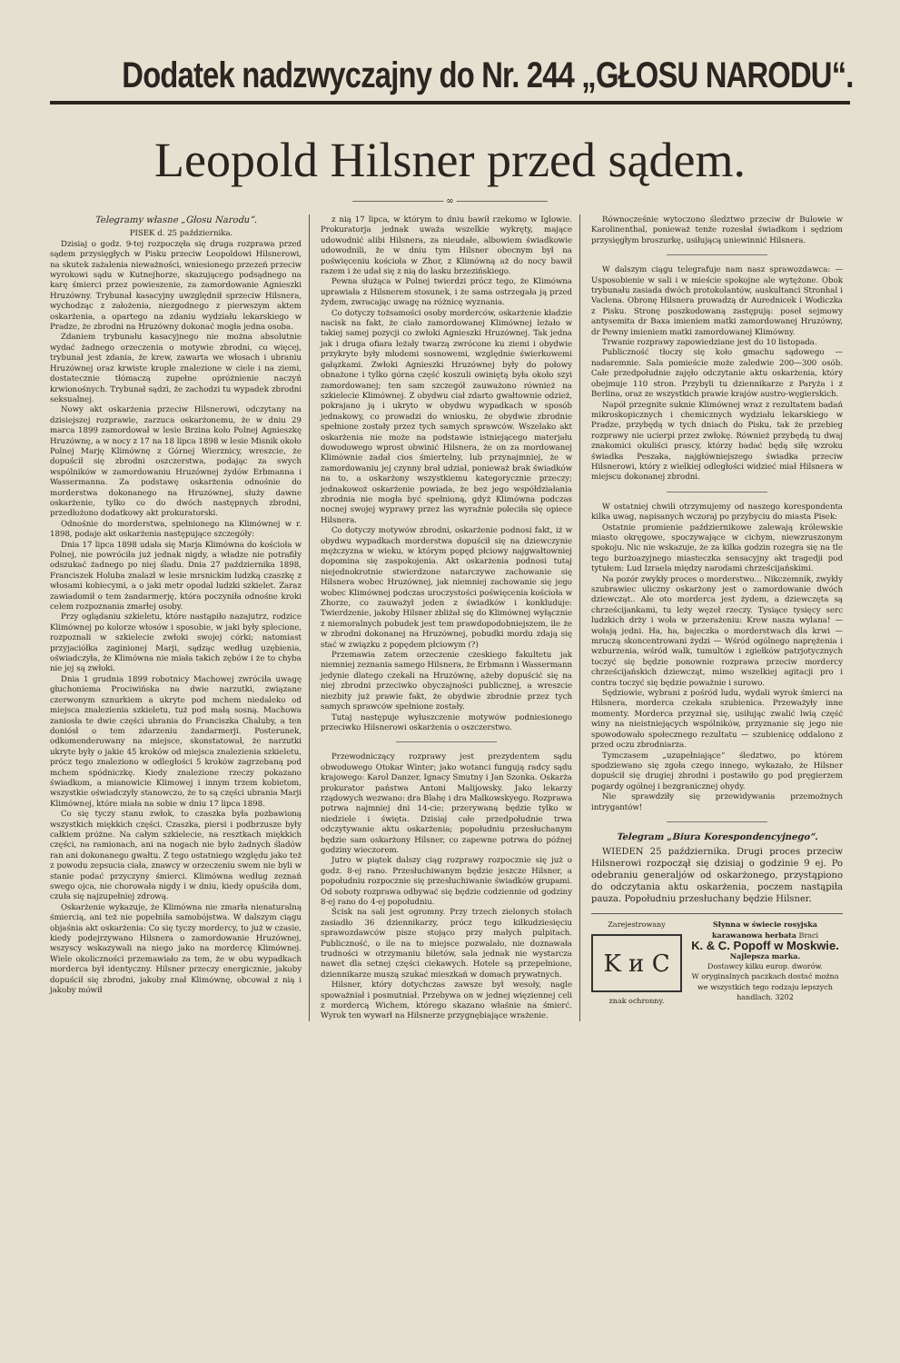Dodatek nadzwyczajny do Nr. 244 „GŁOSU NARODU“.
Leopold Hilsner przed sądem.
―――――――――― ∞ ――――――――――
Telegramy własne „Głosu Narodu“.
PISEK d. 25 października.
Dzisiaj o godz. 9-tej rozpoczęła się druga rozprawa przed sądem przysięgłych w Pisku przeciw Leopoldowi Hilsnerowi, na skutek zażalenia nieważności, wniesionego przezeń przeciw wyrokowi sądu w Kutnejhorze, skazującego podsądnego na karę śmierci przez powieszenie, za zamordowanie Agnieszki Hruzówny. Trybunał kasacyjny uwzględnił sprzeciw Hilsnera, wychodząc z założenia, niezgodnego z pierwszym aktem oskarżenia, a opartego na zdaniu wydziału lekarskiego w Pradze, że zbrodni na Hruzówny dokonać mogła jedna osoba.
Zdaniem trybunału kasacyjnego nie można absolutnie wydać żadnego orzeczenia o motywie zbrodni, co więcej, trybunał jest zdania, że krew, zawarta we włosach i ubraniu Hruzównej oraz krwiste krople znalezione w ciele i na ziemi, dostatecznie tłómaczą zupełne opróżnienie naczyń krwionośnych. Trybunał sądzi, że zachodzi tu wypadek zbrodni seksualnej.
Nowy akt oskarżenia przeciw Hilsnerowi, odczytany na dzisiejszej rozprawie, zarzuca oskarżonemu, że w dniu 29 marca 1899 zamordował w lesie Brzina koło Polnej Agnieszkę Hruzównę, a w nocy z 17 na 18 lipca 1898 w lesie Misnik około Polnej Marję Klimównę z Górnej Wierznicy, wreszcie, że dopuścił się zbrodni oszczerstwa, podając za swych wspólników w zamordowaniu Hruzównej żydów Erbmanna i Wassermanna. Za podstawę oskarżenia odnośnie do morderstwa dokonanego na Hruzównej, służy dawne oskarżenie, tylko co do dwóch następnych zbrodni, przedłożono dodatkowy akt prokuratorski.
Odnośnie do morderstwa, spełnionego na Klimównej w r. 1898, podaje akt oskarżenia następujące szczegóły:
Dnia 17 lipca 1898 udała się Marja Klimówna do kościoła w Polnej, nie powróciła już jednak nigdy, a władze nie potrafiły odszukać żadnego po niej śladu. Dnia 27 października 1898, Franciszek Holuba znalazł w lesie mrsnickim ludzką czaszkę z włosami kobiecymi, a o jaki metr opodal ludzki szkielet. Zaraz zawiadomił o tem żandarmerję, która poczyniła odnośne kroki celem rozpoznania zmarłej osoby.
Przy oglądaniu szkieletu, które nastąpiło nazajutrz, rodzice Klimównej po kolorze włosów i sposobie, w jaki były splecione, rozpoznali w szkielecie zwłoki swojej córki; natomiast przyjaciółka zaginionej Marji, sądząc według uzębienia, oświadczyła, że Klimówna nie miała takich zębów i że to chyba nie jej są zwłoki.
Dnia 1 grudnia 1899 robotnicy Machowej zwróciła uwagę głuchoniema Prociwińska na dwie narzutki, związane czerwonym sznurkiem a ukryte pod mchem niedaleko od miejsca znalezienia szkieletu, tuż pod małą sosną. Machowa zaniosła te dwie części ubrania do Franciszka Chaluby, a ten doniósł o tem zdarzeniu żandarmerji. Posterunek, odkomenderowany na miejsce, skonstatował, że narzutki ukryte były o jakie 45 kroków od miejsca znalezienia szkieletu, prócz tego znaleziono w odległości 5 kroków zagrzebaną pod mchem spódniczkę. Kiedy znalezione rzeczy pokazano świadkom, a mianowicie Klimowej i innym trzem kobietom, wszystkie oświadczyły stanowczo, że to są części ubrania Marji Klimównej, które miała na sobie w dniu 17 lipca 1898.
Co się tyczy stanu zwłok, to czaszka była pozbawioną wszystkich miękkich części. Czaszka, piersi i podbrzusze były całkiem próżne. Na całym szkielecie, na resztkach miękkich części, na ramionach, ani na nogach nie było żadnych śladów ran ani dokonanego gwałtu. Z tego ostatniego względu jako też z powodu zepsucia ciała, znawcy w orzeczeniu swem nie byli w stanie podać przyczyny śmierci. Klimówna według zeznań swego ojca, nie chorowała nigdy i w dniu, kiedy opuściła dom, czuła się najzupełniej zdrową.
Oskarżenie wykazuje, że Klimówna nie zmarła nienaturalną śmiercią, ani też nie popełniła samobójstwa. W dalszym ciągu objaśnia akt oskarżenia: Co się tyczy mordercy, to już w czasie, kiedy podejrzywano Hilsnera o zamordowanie Hruzównej, wszyscy wskazywali na niego jako na mordercę Klimównej. Wiele okoliczności przemawiało za tem, że w obu wypadkach morderca był identyczny. Hilsner przeczy energicznie, jakoby dopuścił się zbrodni, jakoby znał Klimównę, obcował z nią i jakoby mówił
z nią 17 lipca, w którym to dniu bawił rzekomo w Iglowie. Prokuratorja jednak uważa wszelkie wykręty, mające udowodnić alibi Hilsnera, za nieudałe, albowiem świadkowie udowodnili, że w dniu tym Hilsner obecnym był na poświęceniu kościoła w Zhor, z Klimówną aż do nocy bawił razem i że udał się z nią do lasku brzezińskiego.
Pewna służąca w Polnej twierdzi prócz tego, że Klimówna uprawiała z Hilsnerem stosunek, i że sama ostrzegała ją przed żydem, zwracając uwagę na różnicę wyznania.
Co dotyczy tożsamości osoby morderców, oskarżenie kładzie nacisk na fakt, że ciało zamordowanej Klimównej leżało w takiej samej pozycji co zwłoki Agnieszki Hruzównej. Tak jedna jak i druga ofiara leżały twarzą zwrócone ku ziemi i obydwie przykryte były młodemi sosnowemi, względnie świerkowemi gałązkami. Zwłoki Agnieszki Hruzównej były do połowy obnażone i tylko górna część koszuli owiniętą była około szyi zamordowanej; ten sam szczegół zauważono również na szkielecie Klimównej. Z obydwu ciał zdarto gwałtownie odzież, pokrajano ją i ukryto w obydwu wypadkach w sposób jednakowy, co prowadzi do wniosku, że obydwie zbrodnie spełnione zostały przez tych samych sprawców. Wszelako akt oskarżenia nie może na podstawie istniejącego materjału dowodowego wprost obwinić Hilsnera, że on za mordowanej Klimównie zadał cios śmiertelny, lub przynajmniej, że w zamordowaniu jej czynny brał udział, ponieważ brak świadków na to, a oskarżony wszystkiemu kategorycznie przeczy; jednakowoż oskarżenie powiada, że bez jego współdziałania zbrodnia nie mogła być spełnioną, gdyż Klimówna podczas nocnej swojej wyprawy przez las wyraźnie poleciła się opiece Hilsnera.
Co dotyczy motywów zbrodni, oskarżenie podnosi fakt, iż w obydwu wypadkach morderstwa dopuścił się na dziewczynie mężczyzna w wieku, w którym popęd płciowy najgwałtowniej dopomina się zaspokojenia. Akt oskarżenia podnosi tutaj niejednokrotnie stwierdzone natarczywe zachowanie się Hilsnera wobec Hruzównej, jak niemniej zachowanie się jego wobec Klimównej podczas uroczystości poświęcenia kościoła w Zhorze, co zauważył jeden z świadków i konkluduje: Twierdzenie, jakoby Hilsner zbliżał się do Klimównej wyłącznie z niemoralnych pobudek jest tem prawdopodobniejszem, ile że w zbrodni dokonanej na Hruzównej, pobudki mordu zdają się stać w związku z popędem płciowym (?)
Przemawia zatem orzeczenie czeskiego fakultetu jak niemniej zeznania samego Hilsnera, że Erbmann i Wassermann jedynie dlatego czekali na Hruzównę, ażeby dopuścić się na niej zbrodni przeciwko obyczajności publicznej, a wreszcie niezbity już prawie fakt, że obydwie zbrodnie przez tych samych sprawców spełnione zostały.
Tutaj następuje wyłuszczenie motywów podniesionego przeciwko Hilsnerowi oskarżenia o oszczerstwo.
Przewodniczący rozprawy jest prezydentem sądu obwodowego Otokar Winter; jako wotanci fungują radcy sądu krajowego: Karol Danzer, Ignacy Smutny i Jan Szonka. Oskarża prokurator państwa Antoni Malijowsky. Jako lekarzy rządowych wezwano: dra Blahę i dra Malkowskyego. Rozprawa potrwa najmniej dni 14-cie; przerywaną będzie tylko w niedziele i święta. Dzisiaj całe przedpołudnie trwa odczytywanie aktu oskarżenia; popołudniu przesłuchanym będzie sam oskarżony Hilsner, co zapewne potrwa do późnej godziny wieczorem.
Jutro w piątek dalszy ciąg rozprawy rozpocznie się już o godz. 8-ej rano. Przesłuchiwanym będzie jeszcze Hilsner, a popołudniu rozpocznie się przesłuchiwanie świadków grupami. Od soboty rozprawa odbywać się będzie codziennie od godziny 8-ej rano do 4-ej popołudniu.
Ścisk na sali jest ogromny. Przy trzech zielonych stołach zasiadło 36 dziennikarzy, prócz tego kilkudziesięciu sprawozdawców pisze stojąco przy małych pulpitach. Publiczność, o ile na to miejsce pozwalało, nie doznawała trudności w otrzymaniu biletów, sala jednak nie wystarcza nawet dla setnej części ciekawych. Hotele są przepełnione, dziennikarze muszą szukać mieszkań w domach prywatnych.
Hilsner, który dotychczas zawsze był wesoły, nagle spoważniał i posmutniał. Przebywa on w jednej więziennej celi z mordercą Wichem, którego skazano właśnie na śmierć. Wyrok ten wywarł na Hilsnerze przygnębiające wrażenie.
Równocześnie wytoczono śledztwo przeciw dr Bulowie w Karolinenthal, ponieważ tenże rozesłał świadkom i sędziom przysięgłym broszurkę, usiłującą uniewinnić Hilsnera.
W dalszym ciągu telegrafuje nam nasz sprawozdawca: — Usposobienie w sali i w mieście spokojne ale wytężone. Obok trybunału zasiada dwóch protokolantów, auskultanci Stronhal i Vaclena. Obronę Hilsnera prowadzą dr Aurednicek i Wodiczka z Pisku. Stronę poszkodowaną zastępują: poseł sejmowy antysemita dr Baxa imieniem matki zamordowanej Hruzówny, dr Pewny imieniem matki zamordowanej Klimówny.
Trwanie rozprawy zapowiedziane jest do 10 listopada.
Publiczność tłoczy się koło gmachu sądowego — nadaremnie. Sala pomieście może zaledwie 200—300 osób. Całe przedpołudnie zajęło odczytanie aktu oskarżenia, który obejmuje 110 stron. Przybyli tu dziennikarze z Paryża i z Berlina, oraz ze wszystkich prawie krajów austro-węgierskich.
Napół przegnite suknie Klimównej wraz z rezultatem badań mikroskopicznych i chemicznych wydziału lekarskiego w Pradze, przybędą w tych dniach do Pisku, tak że przebieg rozprawy nie ucierpi przez zwłokę. Również przybędą tu dwaj znakomici okuliści prascy, którzy badać będą siłę wzroku świadka Peszaka, najgłówniejszego świadka przeciw Hilsnerowi, który z wielkiej odległości widzieć miał Hilsnera w miejscu dokonanej zbrodni.
W ostatniej chwili otrzymujemy od naszego korespondenta kilka uwag, napisanych wczoraj po przybyciu do miasta Pisek:
Ostatnie promienie październikowe zalewają królewskie miasto okręgowe, spoczywające w cichym, niewzruszonym spokoju. Nic nie wskazuje, że za kilka godzin rozegra się na tle tego burżoazyjnego miasteczka sensacyjny akt tragedji pod tytułem: Lud Izraela między narodami chrześcijańskimi.
Na pozór zwykły proces o morderstwo... Nikczemnik, zwykły szubrawiec uliczny oskarżony jest o zamordowanie dwóch dziewcząt.. Ale oto morderca jest żydem, a dziewczęta są chrześcijankami, tu leży węzeł rzeczy. Tysiące tysięcy serc ludzkich drży i woła w przerażeniu: Krew nasza wylana! — wołają jedni. Ha, ha, bajeczka o morderstwach dla krwi — mruczą skoncentrowani żydzi — Wśród ogólnego naprężenia i wzburzenia, wśród walk, tumultów i zgiełków patrjotycznych toczyć się będzie ponownie rozprawa przeciw mordercy chrześcijańskich dziewcząt, mimo wszelkiej agitacji pro i contra toczyć się będzie poważnie i surowo.
Sędziowie, wybrani z pośród ludu, wydali wyrok śmierci na Hilsnera, morderca czekała szubienica. Przeważyły inne momenty. Morderca przyznał się, usiłując zwalić lwią część winy na nieistniejących wspólników, przyznanie się jego nie spowodowało społecznego rezultatu — szubienicę oddalono z przed oczu zbrodniarza.
Tymczasem „uzupełniające“ śledztwo, po którem spodziewano się zgoła czego innego, wykazało, że Hilsner dopuścił się drugiej zbrodni i postawiło go pod pręgierzem pogardy ogólnej i bezgranicznej ohydy.
Nie sprawdziły się przewidywania przemożnych intrygantów!
Telegram „Biura Korespondencyjnego“.
WIEDEN 25 października. Drugi proces przeciw Hilsnerowi rozpoczął się dzisiaj o godzinie 9 ej. Po odebraniu generaljów od oskarżonego, przystąpiono do odczytania aktu oskarżenia, poczem nastąpiła pauza. Popołudniu przesłuchany będzie Hilsner.
Zarejestrowany
K и C
znak ochronny.
Słynna w świecie rosyjska karawanowa herbata Braci
K. & C. Popoff w Moskwie.
Najlepsza marka.
Dostawcy kilku europ. dworów.
W oryginalnych paczkach dostać można we wszystkich tego rodzaju lepszych handlach. 3202